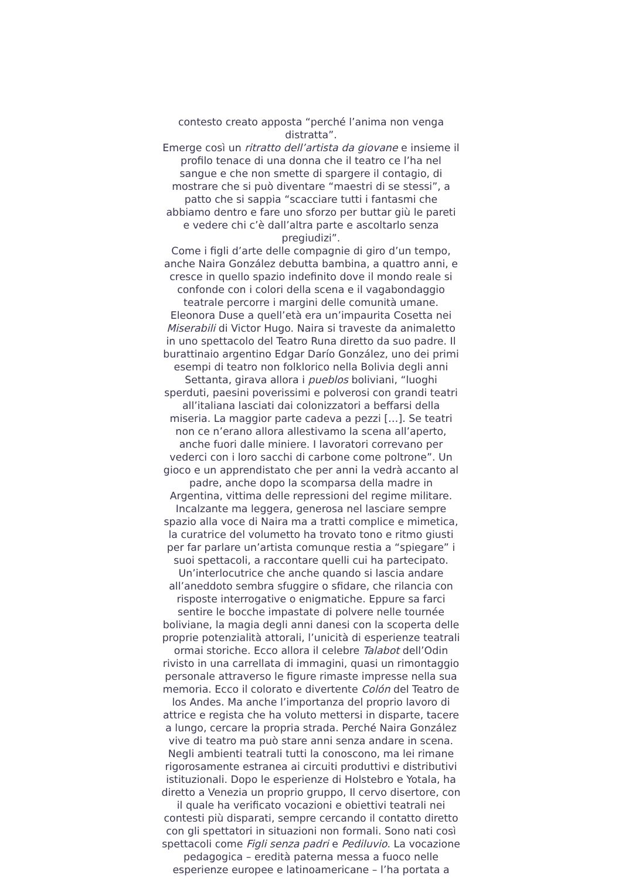contesto creato apposta “perché l’anima non venga distratta”.
Emerge così un ritratto dell’artista da giovane e insieme il profilo tenace di una donna che il teatro ce l’ha nel sangue e che non smette di spargere il contagio, di mostrare che si può diventare “maestri di se stessi”, a patto che si sappia “scacciare tutti i fantasmi che abbiamo dentro e fare uno sforzo per buttar giù le pareti e vedere chi c’è dall’altra parte e ascoltarlo senza pregiudizi”.
Come i figli d’arte delle compagnie di giro d’un tempo, anche Naira González debutta bambina, a quattro anni, e cresce in quello spazio indefinito dove il mondo reale si confonde con i colori della scena e il vagabondaggio teatrale percorre i margini delle comunità umane. Eleonora Duse a quell’età era un’impaurita Cosetta nei Miserabili di Victor Hugo. Naira si traveste da animaletto in uno spettacolo del Teatro Runa diretto da suo padre. Il burattinaio argentino Edgar Darío González, uno dei primi esempi di teatro non folklorico nella Bolivia degli anni Settanta, girava allora i pueblos boliviani, “luoghi sperduti, paesini poverissimi e polverosi con grandi teatri all’italiana lasciati dai colonizzatori a beffarsi della miseria. La maggior parte cadeva a pezzi […]. Se teatri non ce n’erano allora allestivamo la scena all’aperto, anche fuori dalle miniere. I lavoratori correvano per vederci con i loro sacchi di carbone come poltrone”. Un gioco e un apprendistato che per anni la vedrà accanto al padre, anche dopo la scomparsa della madre in Argentina, vittima delle repressioni del regime militare.
Incalzante ma leggera, generosa nel lasciare sempre spazio alla voce di Naira ma a tratti complice e mimetica, la curatrice del volumetto ha trovato tono e ritmo giusti per far parlare un’artista comunque restia a “spiegare” i suoi spettacoli, a raccontare quelli cui ha partecipato. Un’interlocutrice che anche quando si lascia andare all’aneddoto sembra sfuggire o sfidare, che rilancia con risposte interrogative o enigmatiche. Eppure sa farci sentire le bocche impastate di polvere nelle tournée boliviane, la magia degli anni danesi con la scoperta delle proprie potenzialità attorali, l’unicità di esperienze teatrali ormai storiche. Ecco allora il celebre Talabot dell’Odin rivisto in una carrellata di immagini, quasi un rimontaggio personale attraverso le figure rimaste impresse nella sua memoria. Ecco il colorato e divertente Colón del Teatro de los Andes. Ma anche l’importanza del proprio lavoro di attrice e regista che ha voluto mettersi in disparte, tacere a lungo, cercare la propria strada. Perché Naira González vive di teatro ma può stare anni senza andare in scena. Negli ambienti teatrali tutti la conoscono, ma lei rimane rigorosamente estranea ai circuiti produttivi e distributivi istituzionali. Dopo le esperienze di Holstebro e Yotala, ha diretto a Venezia un proprio gruppo, Il cervo disertore, con il quale ha verificato vocazioni e obiettivi teatrali nei contesti più disparati, sempre cercando il contatto diretto con gli spettatori in situazioni non formali. Sono nati così spettacoli come Figli senza padri e Pediluvio. La vocazione pedagogica – eredità paterna messa a fuoco nelle esperienze europee e latinoamericane – l’ha portata a